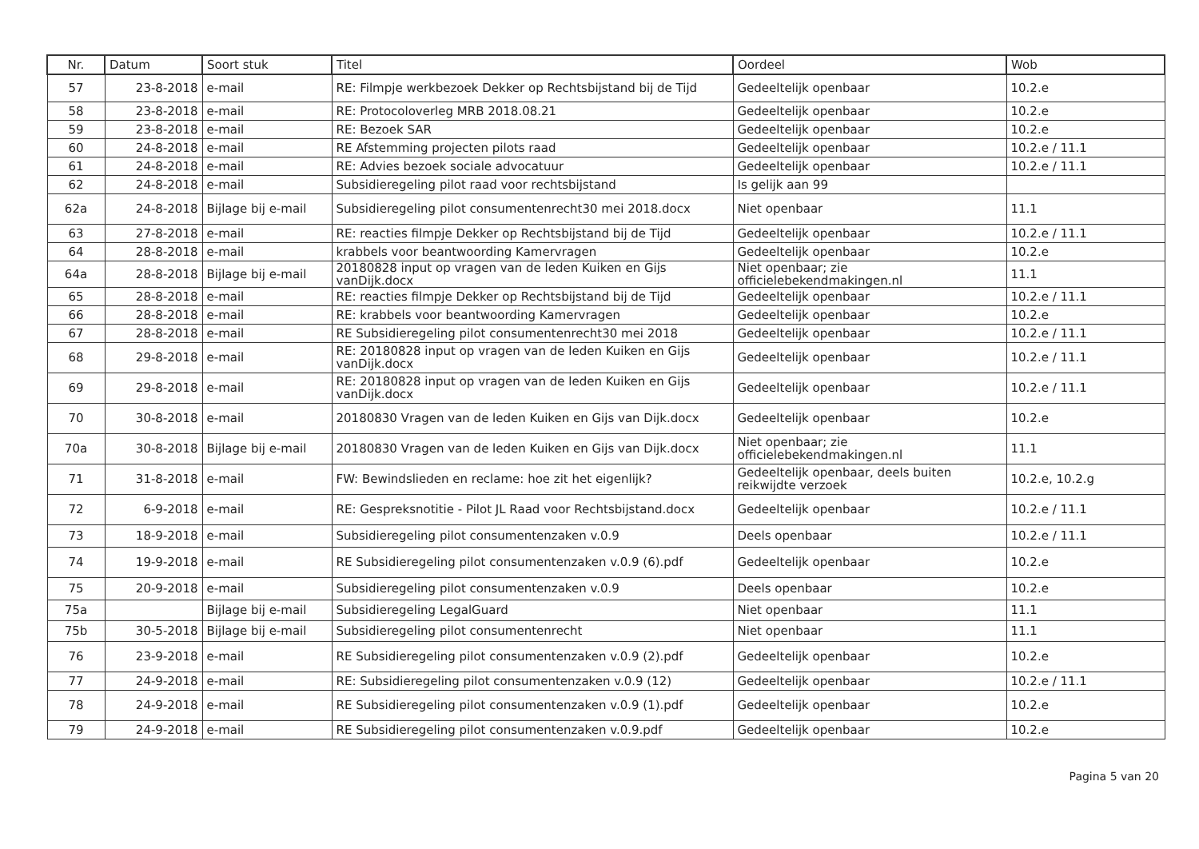| Nr. | Datum | Soort stuk | Titel | Oordeel | Wob |
| --- | --- | --- | --- | --- | --- |
| 57 | 23-8-2018 | e-mail | RE: Filmpje werkbezoek Dekker op Rechtsbijstand bij de Tijd | Gedeeltelijk openbaar | 10.2.e |
| 58 | 23-8-2018 | e-mail | RE: Protocoloverleg MRB 2018.08.21 | Gedeeltelijk openbaar | 10.2.e |
| 59 | 23-8-2018 | e-mail | RE: Bezoek SAR | Gedeeltelijk openbaar | 10.2.e |
| 60 | 24-8-2018 | e-mail | RE Afstemming projecten pilots raad | Gedeeltelijk openbaar | 10.2.e / 11.1 |
| 61 | 24-8-2018 | e-mail | RE: Advies bezoek sociale advocatuur | Gedeeltelijk openbaar | 10.2.e / 11.1 |
| 62 | 24-8-2018 | e-mail | Subsidieregeling pilot raad voor rechtsbijstand | Is gelijk aan 99 | |
| 62a | 24-8-2018 | Bijlage bij e-mail | Subsidieregeling pilot consumentenrecht30 mei 2018.docx | Niet openbaar | 11.1 |
| 63 | 27-8-2018 | e-mail | RE: reacties filmpje Dekker op Rechtsbijstand bij de Tijd | Gedeeltelijk openbaar | 10.2.e / 11.1 |
| 64 | 28-8-2018 | e-mail | krabbels voor beantwoording Kamervragen | Gedeeltelijk openbaar | 10.2.e |
| 64a | 28-8-2018 | Bijlage bij e-mail | 20180828 input op vragen van de leden Kuiken en Gijs vanDijk.docx | Niet openbaar; zie officielebekendmakingen.nl | 11.1 |
| 65 | 28-8-2018 | e-mail | RE: reacties filmpje Dekker op Rechtsbijstand bij de Tijd | Gedeeltelijk openbaar | 10.2.e / 11.1 |
| 66 | 28-8-2018 | e-mail | RE: krabbels voor beantwoording Kamervragen | Gedeeltelijk openbaar | 10.2.e |
| 67 | 28-8-2018 | e-mail | RE Subsidieregeling pilot consumentenrecht30 mei 2018 | Gedeeltelijk openbaar | 10.2.e / 11.1 |
| 68 | 29-8-2018 | e-mail | RE: 20180828 input op vragen van de leden Kuiken en Gijs vanDijk.docx | Gedeeltelijk openbaar | 10.2.e / 11.1 |
| 69 | 29-8-2018 | e-mail | RE: 20180828 input op vragen van de leden Kuiken en Gijs vanDijk.docx | Gedeeltelijk openbaar | 10.2.e / 11.1 |
| 70 | 30-8-2018 | e-mail | 20180830 Vragen van de leden Kuiken en Gijs van Dijk.docx | Gedeeltelijk openbaar | 10.2.e |
| 70a | 30-8-2018 | Bijlage bij e-mail | 20180830 Vragen van de leden Kuiken en Gijs van Dijk.docx | Niet openbaar; zie officielebekendmakingen.nl | 11.1 |
| 71 | 31-8-2018 | e-mail | FW: Bewindslieden en reclame: hoe zit het eigenlijk? | Gedeeltelijk openbaar, deels buiten reikwijdte verzoek | 10.2.e, 10.2.g |
| 72 | 6-9-2018 | e-mail | RE: Gespreksnotitie - Pilot JL Raad voor Rechtsbijstand.docx | Gedeeltelijk openbaar | 10.2.e / 11.1 |
| 73 | 18-9-2018 | e-mail | Subsidieregeling pilot consumentenzaken v.0.9 | Deels openbaar | 10.2.e / 11.1 |
| 74 | 19-9-2018 | e-mail | RE Subsidieregeling pilot consumentenzaken v.0.9 (6).pdf | Gedeeltelijk openbaar | 10.2.e |
| 75 | 20-9-2018 | e-mail | Subsidieregeling pilot consumentenzaken v.0.9 | Deels openbaar | 10.2.e |
| 75a | | Bijlage bij e-mail | Subsidieregeling LegalGuard | Niet openbaar | 11.1 |
| 75b | 30-5-2018 | Bijlage bij e-mail | Subsidieregeling pilot consumentenrecht | Niet openbaar | 11.1 |
| 76 | 23-9-2018 | e-mail | RE Subsidieregeling pilot consumentenzaken v.0.9 (2).pdf | Gedeeltelijk openbaar | 10.2.e |
| 77 | 24-9-2018 | e-mail | RE: Subsidieregeling pilot consumentenzaken v.0.9 (12) | Gedeeltelijk openbaar | 10.2.e / 11.1 |
| 78 | 24-9-2018 | e-mail | RE Subsidieregeling pilot consumentenzaken v.0.9 (1).pdf | Gedeeltelijk openbaar | 10.2.e |
| 79 | 24-9-2018 | e-mail | RE Subsidieregeling pilot consumentenzaken v.0.9.pdf | Gedeeltelijk openbaar | 10.2.e |
Pagina 5 van 20